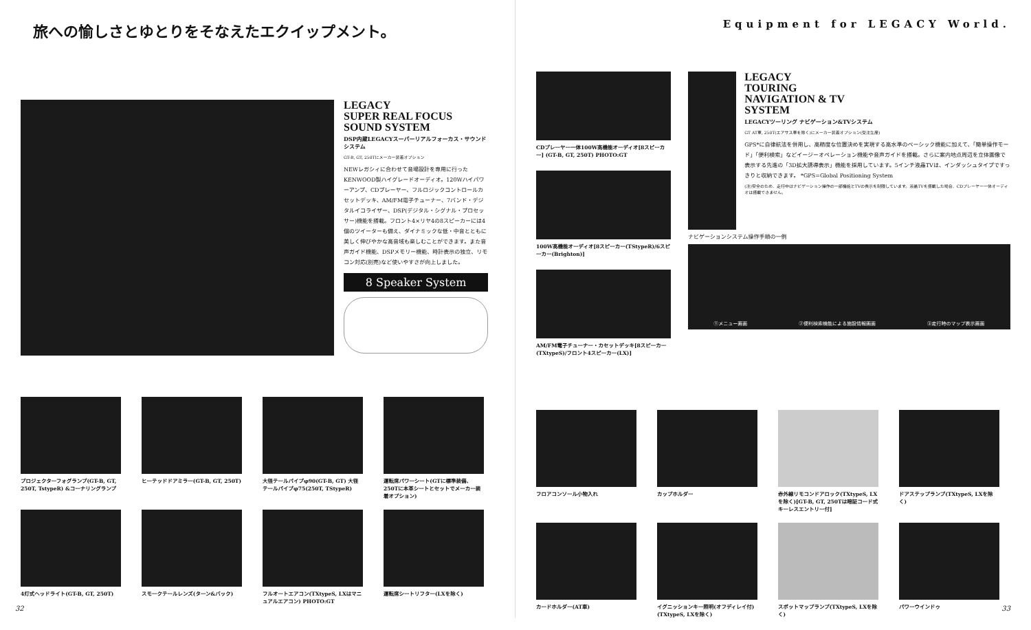旅への愉しさとゆとりをそなえたエクイップメント。
LEGACY
SUPER REAL FOCUS
SOUND SYSTEM
DSP内蔵LEGACYスーパーリアルフォーカス・サウンドシステム
GT-B, GT, 250Tにメーカー装着オプション
NEWレガシィに合わせて音場設計を専用に行ったKENWOOD製ハイグレードオーディオ。120Wハイパワーアンプ、CDプレーヤー、フルロジックコントロールカセットデッキ、AM/FM電子チューナー、7バンド・デジタルイコライザー、DSP(デジタル・シグナル・プロセッサー)機能を搭載。フロント4×リヤ4の8スピーカーには4個のツイーターも備え、ダイナミックな低・中音とともに美しく伸びやかな高音域も楽しむことができます。また音声ガイド機能、DSPメモリー機能、時計表示の独立、リモコン対応(別売)など使いやすさが向上しました。
8 Speaker System
プロジェクターフォグランプ(GT-B, GT, 250T, TstypeR) &コーナリングランプ
ヒーテッドドアミラー(GT-B, GT, 250T)
大径テールパイプφ90(GT-B, GT) 大径テールパイプφ75(250T, TStypeR)
運転席パワーシート(GTに標準装備、250Tに本革シートとセットでメーカー装着オプション)
4灯式ヘッドライト(GT-B, GT, 250T)
スモークテールレンズ(ターン&バック)
フルオートエアコン(TXtypeS, LXはマニュアルエアコン) PHOTO:GT
運転席シートリフター(LXを除く)
32
Equipment for LEGACY World.
CDプレーヤー一体100W高機能オーディオ[8スピーカー] (GT-B, GT, 250T) PHOTO:GT
100W高機能オーディオ[8スピーカー(TStypeR)/6スピーカー(Brighton)]
AM/FM電子チューナー・カセットデッキ[8スピーカー(TXtypeS)/フロント4スピーカー(LX)]
LEGACY
TOURING
NAVIGATION & TV
SYSTEM
LEGACYツーリング ナビゲーション&TVシステム
GT AT車, 250T(エアサス車を除く)にメーカー装着オプション(受注生産)
GPS*に自律航法を併用し、高精度な位置決めを実現する高水準のベーシック機能に加えて、「簡単操作モード」「便利検索」などイージーオペレーション機能や音声ガイドを搭載。さらに案内地点周辺を立体画像で表示する先進の「3D拡大誘導表示」機能を採用しています。5インチ液晶TVは、インダッシュタイプですっきりと収納できます。 *GPS=Global Positioning System
(注)安全のため、走行中はナビゲーション操作の一部機能とTVの表示を制限しています。液晶TVを搭載した場合、CDプレーヤー一体オーディオは搭載できません。
ナビゲーションシステム操作手順の一例
①メニュー画面 ②便利検索機能による施設情報画面 ③走行時のマップ表示画面
フロアコンソール小物入れ
カップホルダー
赤外線リモコンドアロック(TXtypeS, LXを除く)[GT-B, GT, 250Tは暗証コード式キーレスエントリー付]
ドアステップランプ(TXtypeS, LXを除く)
カードホルダー(AT車)
イグニッションキー照明(オフディレイ付)(TXtypeS, LXを除く)
スポットマップランプ(TXtypeS, LXを除く)
パワーウインドゥ
33